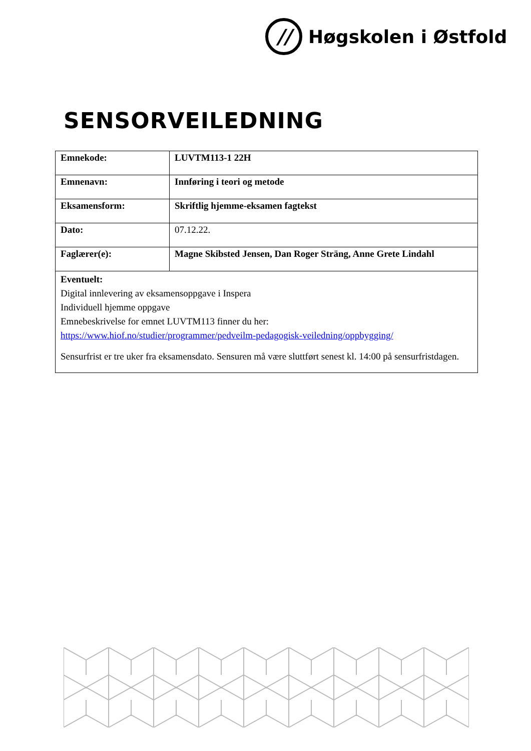//
Høgskolen i Østfold
SENSORVEILEDNING
| Emnekode: | LUVTM113-1 22H |
| Emnenavn: | Innføring i teori og metode |
| Eksamensform: | Skriftlig hjemme-eksamen fagtekst |
| Dato: | 07.12.22. |
| Faglærer(e): | Magne Skibsted Jensen, Dan Roger Sträng, Anne Grete Lindahl |
| Eventuelt: Digital innlevering av eksamensoppgave i Inspera Individuell hjemme oppgave Emnebeskrivelse for emnet LUVTM113 finner du her: https://www.hiof.no/studier/programmer/pedveilm-pedagogisk-veiledning/oppbygging/ Sensurfrist er tre uker fra eksamensdato. Sensuren må være sluttført senest kl. 14:00 på sensurfristdagen. | |